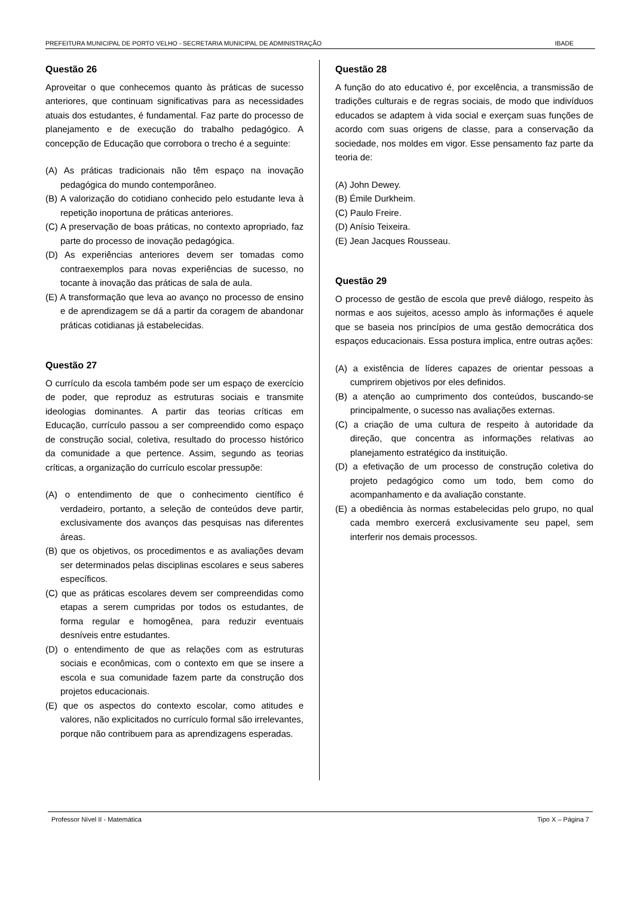PREFEITURA MUNICIPAL DE PORTO VELHO - SECRETARIA MUNICIPAL DE ADMINISTRAÇÃO IBADE
Questão 26
Aproveitar o que conhecemos quanto às práticas de sucesso anteriores, que continuam significativas para as necessidades atuais dos estudantes, é fundamental. Faz parte do processo de planejamento e de execução do trabalho pedagógico. A concepção de Educação que corrobora o trecho é a seguinte:
(A) As práticas tradicionais não têm espaço na inovação pedagógica do mundo contemporâneo.
(B) A valorização do cotidiano conhecido pelo estudante leva à repetição inoportuna de práticas anteriores.
(C) A preservação de boas práticas, no contexto apropriado, faz parte do processo de inovação pedagógica.
(D) As experiências anteriores devem ser tomadas como contraexemplos para novas experiências de sucesso, no tocante à inovação das práticas de sala de aula.
(E) A transformação que leva ao avanço no processo de ensino e de aprendizagem se dá a partir da coragem de abandonar práticas cotidianas já estabelecidas.
Questão 27
O currículo da escola também pode ser um espaço de exercício de poder, que reproduz as estruturas sociais e transmite ideologias dominantes. A partir das teorias críticas em Educação, currículo passou a ser compreendido como espaço de construção social, coletiva, resultado do processo histórico da comunidade a que pertence. Assim, segundo as teorias críticas, a organização do currículo escolar pressupõe:
(A) o entendimento de que o conhecimento científico é verdadeiro, portanto, a seleção de conteúdos deve partir, exclusivamente dos avanços das pesquisas nas diferentes áreas.
(B) que os objetivos, os procedimentos e as avaliações devam ser determinados pelas disciplinas escolares e seus saberes específicos.
(C) que as práticas escolares devem ser compreendidas como etapas a serem cumpridas por todos os estudantes, de forma regular e homogênea, para reduzir eventuais desníveis entre estudantes.
(D) o entendimento de que as relações com as estruturas sociais e econômicas, com o contexto em que se insere a escola e sua comunidade fazem parte da construção dos projetos educacionais.
(E) que os aspectos do contexto escolar, como atitudes e valores, não explicitados no currículo formal são irrelevantes, porque não contribuem para as aprendizagens esperadas.
Questão 28
A função do ato educativo é, por excelência, a transmissão de tradições culturais e de regras sociais, de modo que indivíduos educados se adaptem à vida social e exerçam suas funções de acordo com suas origens de classe, para a conservação da sociedade, nos moldes em vigor. Esse pensamento faz parte da teoria de:
(A) John Dewey.
(B) Émile Durkheim.
(C) Paulo Freire.
(D) Anísio Teixeira.
(E) Jean Jacques Rousseau.
Questão 29
O processo de gestão de escola que prevê diálogo, respeito às normas e aos sujeitos, acesso amplo às informações é aquele que se baseia nos princípios de uma gestão democrática dos espaços educacionais. Essa postura implica, entre outras ações:
(A) a existência de líderes capazes de orientar pessoas a cumprirem objetivos por eles definidos.
(B) a atenção ao cumprimento dos conteúdos, buscando-se principalmente, o sucesso nas avaliações externas.
(C) a criação de uma cultura de respeito à autoridade da direção, que concentra as informações relativas ao planejamento estratégico da instituição.
(D) a efetivação de um processo de construção coletiva do projeto pedagógico como um todo, bem como do acompanhamento e da avaliação constante.
(E) a obediência às normas estabelecidas pelo grupo, no qual cada membro exercerá exclusivamente seu papel, sem interferir nos demais processos.
Professor Nível II - Matemática Tipo X – Página 7